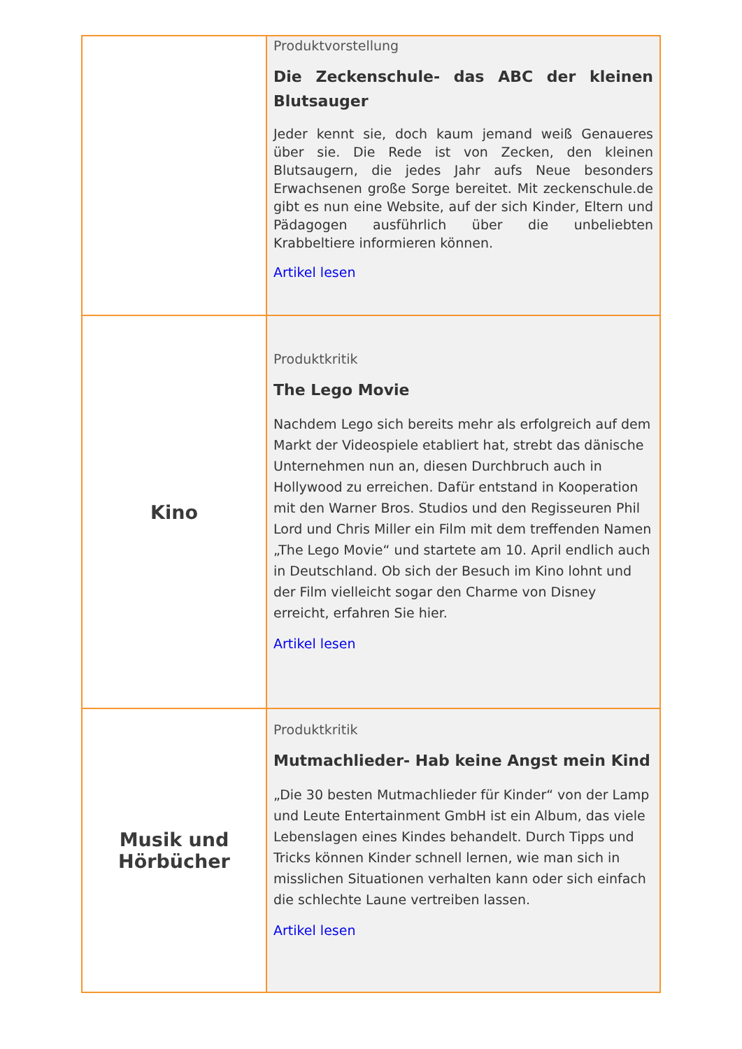| | Produktvorstellung Die Zeckenschule- das ABC der kleinen Blutsauger Jeder kennt sie, doch kaum jemand weiß Genaueres über sie. Die Rede ist von Zecken, den kleinen Blutsaugern, die jedes Jahr aufs Neue besonders Erwachsenen große Sorge bereitet. Mit zeckenschule.de gibt es nun eine Website, auf der sich Kinder, Eltern und Pädagogen ausführlich über die unbeliebten Krabbeltiere informieren können. Artikel lesen |
| Kino | Produktkritik The Lego Movie Nachdem Lego sich bereits mehr als erfolgreich auf dem Markt der Videospiele etabliert hat, strebt das dänische Unternehmen nun an, diesen Durchbruch auch in Hollywood zu erreichen. Dafür entstand in Kooperation mit den Warner Bros. Studios und den Regisseuren Phil Lord und Chris Miller ein Film mit dem treffenden Namen „The Lego Movie“ und startete am 10. April endlich auch in Deutschland. Ob sich der Besuch im Kino lohnt und der Film vielleicht sogar den Charme von Disney erreicht, erfahren Sie hier. Artikel lesen |
| Musik und Hörbücher | Produktkritik Mutmachlieder- Hab keine Angst mein Kind „Die 30 besten Mutmachlieder für Kinder“ von der Lamp und Leute Entertainment GmbH ist ein Album, das viele Lebenslagen eines Kindes behandelt. Durch Tipps und Tricks können Kinder schnell lernen, wie man sich in misslichen Situationen verhalten kann oder sich einfach die schlechte Laune vertreiben lassen. Artikel lesen |